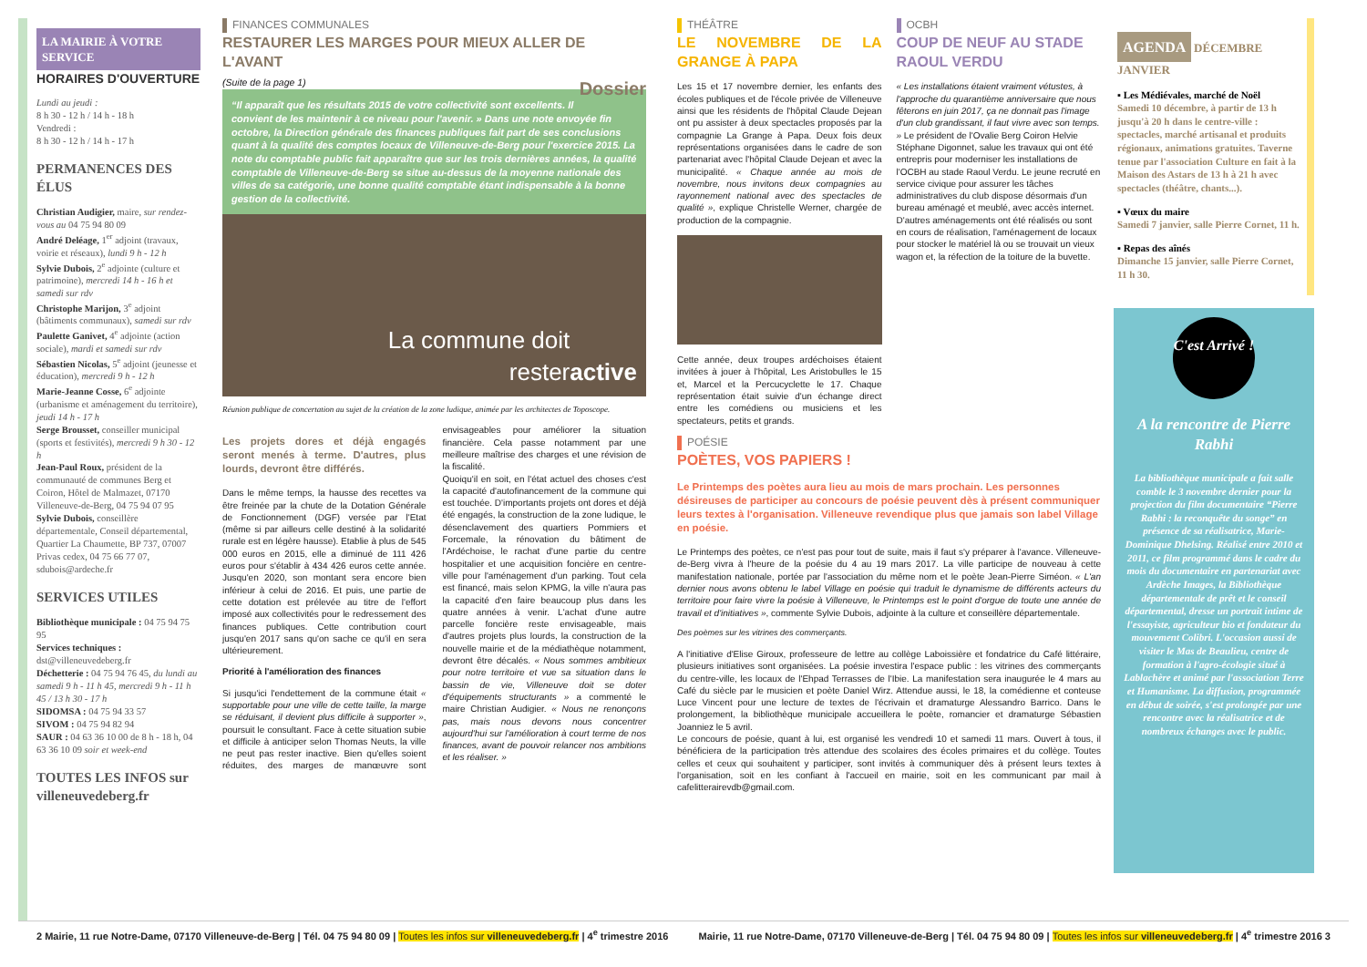LA MAIRIE À VOTRE SERVICE HORAIRES D'OUVERTURE
Lundi au jeudi :
8 h 30 - 12 h / 14 h - 18 h
Vendredi :
8 h 30 - 12 h / 14 h - 17 h
PERMANENCES DES ÉLUS
Christian Audigier, maire, sur rendez-vous au 04 75 94 80 09
André Deléage, 1<sup>er</sup> adjoint (travaux, voirie et réseaux), lundi 9 h - 12 h
Sylvie Dubois, 2<sup>e</sup> adjointe (culture et patrimoine), mercredi 14 h - 16 h et samedi sur rdv
Christophe Marijon, 3<sup>e</sup> adjoint (bâtiments communaux), samedi sur rdv
Paulette Ganivet, 4<sup>e</sup> adjointe (action sociale), mardi et samedi sur rdv
Sébastien Nicolas, 5<sup>e</sup> adjoint (jeunesse et éducation), mercredi 9 h - 12 h
Marie-Jeanne Cosse, 6<sup>e</sup> adjointe (urbanisme et aménagement du territoire), jeudi 14 h - 17 h
Serge Brousset, conseiller municipal (sports et festivités), mercredi 9 h 30 - 12 h
Jean-Paul Roux, président de la communauté de communes Berg et Coiron, Hôtel de Malmazet, 07170 Villeneuve-de-Berg, 04 75 94 07 95
Sylvie Dubois, conseillère départementale, Conseil départemental, Quartier La Chaumette, BP 737, 07007 Privas cedex, 04 75 66 77 07, sdubois@ardeche.fr
SERVICES UTILES
Bibliothèque municipale : 04 75 94 75 95
Services techniques : dst@villeneuvedeberg.fr
Déchetterie : 04 75 94 76 45, du lundi au samedi 9 h - 11 h 45, mercredi 9 h - 11 h 45 / 13 h 30 - 17 h
SIDOMSA : 04 75 94 33 57
SIVOM : 04 75 94 82 94
SAUR : 04 63 36 10 00 de 8 h - 18 h, 04 63 36 10 09 soir et week-end
TOUTES LES INFOS sur villeneuvedeberg.fr
FINANCES COMMUNALES
RESTAURER LES MARGES POUR MIEUX ALLER DE L'AVANT
(Suite de la page 1) Dossier
“Il apparaît que les résultats 2015 de votre collectivité sont excellents. Il convient de les maintenir à ce niveau pour l'avenir. » Dans une note envoyée fin octobre, la Direction générale des finances publiques fait part de ses conclusions quant à la qualité des comptes locaux de Villeneuve-de-Berg pour l'exercice 2015. La note du comptable public fait apparaître que sur les trois dernières années, la qualité comptable de Villeneuve-de-Berg se situe au-dessus de la moyenne nationale des villes de sa catégorie, une bonne qualité comptable étant indispensable à la bonne gestion de la collectivité.
La commune doit
rester active
Réunion publique de concertation au sujet de la création de la zone ludique, animée par les architectes de Toposcope.
Les projets dores et déjà engagés seront menés à terme. D'autres, plus lourds, devront être différés.
Dans le même temps, la hausse des recettes va être freinée par la chute de la Dotation Générale de Fonctionnement (DGF) versée par l'Etat (même si par ailleurs celle destiné à la solidarité rurale est en légère hausse). Etablie à plus de 545 000 euros en 2015, elle a diminué de 111 426 euros pour s'établir à 434 426 euros cette année. Jusqu'en 2020, son montant sera encore bien inférieur à celui de 2016. Et puis, une partie de cette dotation est prélevée au titre de l'effort imposé aux collectivités pour le redressement des finances publiques. Cette contribution court jusqu'en 2017 sans qu'on sache ce qu'il en sera ultérieurement.
Priorité à l'amélioration des finances
Si jusqu'ici l'endettement de la commune était « supportable pour une ville de cette taille, la marge se réduisant, il devient plus difficile à supporter », poursuit le consultant. Face à cette situation subie et difficile à anticiper selon Thomas Neuts, la ville ne peut pas rester inactive. Bien qu'elles soient réduites, des marges de manœuvre sont envisageables pour améliorer la situation financière. Cela passe notamment par une meilleure maîtrise des charges et une révision de la fiscalité.
Quoiqu'il en soit, en l'état actuel des choses c'est la capacité d'autofinancement de la commune qui est touchée. D'importants projets ont dores et déjà été engagés, la construction de la zone ludique, le désenclavement des quartiers Pommiers et Forcemale, la rénovation du bâtiment de l'Ardéchoise, le rachat d'une partie du centre hospitalier et une acquisition foncière en centre-ville pour l'aménagement d'un parking. Tout cela est financé, mais selon KPMG, la ville n'aura pas la capacité d'en faire beaucoup plus dans les quatre années à venir. L'achat d'une autre parcelle foncière reste envisageable, mais d'autres projets plus lourds, la construction de la nouvelle mairie et de la médiathèque notamment, devront être décalés. « Nous sommes ambitieux pour notre territoire et vue sa situation dans le bassin de vie, Villeneuve doit se doter d'équipements structurants » a commenté le maire Christian Audigier. « Nous ne renonçons pas, mais nous devons nous concentrer aujourd'hui sur l'amélioration à court terme de nos finances, avant de pouvoir relancer nos ambitions et les réaliser. »
THÉÂTRE
LE NOVEMBRE DE LA GRANGE À PAPA
Les 15 et 17 novembre dernier, les enfants des écoles publiques et de l'école privée de Villeneuve ainsi que les résidents de l'hôpital Claude Dejean ont pu assister à deux spectacles proposés par la compagnie La Grange à Papa. Deux fois deux représentations organisées dans le cadre de son partenariat avec l'hôpital Claude Dejean et avec la municipalité. « Chaque année au mois de novembre, nous invitons deux compagnies au rayonnement national avec des spectacles de qualité », explique Christelle Werner, chargée de production de la compagnie.
Cette année, deux troupes ardéchoises étaient invitées à jouer à l'hôpital, Les Aristobulles le 15 et, Marcel et la Percucyclette le 17. Chaque représentation était suivie d'un échange direct entre les comédiens ou musiciens et les spectateurs, petits et grands.
OCBH
COUP DE NEUF AU STADE RAOUL VERDU
« Les installations étaient vraiment vétustes, à l'approche du quarantième anniversaire que nous fêterons en juin 2017, ça ne donnait pas l'image d'un club grandissant, il faut vivre avec son temps. » Le président de l'Ovalie Berg Coiron Helvie Stéphane Digonnet, salue les travaux qui ont été entrepris pour moderniser les installations de l'OCBH au stade Raoul Verdu. Le jeune recruté en service civique pour assurer les tâches administratives du club dispose désormais d'un bureau aménagé et meublé, avec accès internet. D'autres aménagements ont été réalisés ou sont en cours de réalisation, l'aménagement de locaux pour stocker le matériel là ou se trouvait un vieux wagon et, la réfection de la toiture de la buvette.
POÉSIE
POÈTES, VOS PAPIERS !
Le Printemps des poètes aura lieu au mois de mars prochain. Les personnes désireuses de participer au concours de poésie peuvent dès à présent communiquer leurs textes à l'organisation. Villeneuve revendique plus que jamais son label Village en poésie.
Le Printemps des poètes, ce n'est pas pour tout de suite, mais il faut s'y préparer à l'avance. Villeneuve-de-Berg vivra à l'heure de la poésie du 4 au 19 mars 2017. La ville participe de nouveau à cette manifestation nationale, portée par l'association du même nom et le poète Jean-Pierre Siméon. « L'an dernier nous avons obtenu le label Village en poésie qui traduit le dynamisme de différents acteurs du territoire pour faire vivre la poésie à Villeneuve, le Printemps est le point d'orgue de toute une année de travail et d'initiatives », commente Sylvie Dubois, adjointe à la culture et conseillère départementale.
Des poèmes sur les vitrines des commerçants.
A l'initiative d'Elise Giroux, professeure de lettre au collège Laboissière et fondatrice du Café littéraire, plusieurs initiatives sont organisées. La poésie investira l'espace public : les vitrines des commerçants du centre-ville, les locaux de l'Ehpad Terrasses de l'Ibie. La manifestation sera inaugurée le 4 mars au Café du siècle par le musicien et poète Daniel Wirz. Attendue aussi, le 18, la comédienne et conteuse Luce Vincent pour une lecture de textes de l'écrivain et dramaturge Alessandro Barrico. Dans le prolongement, la bibliothèque municipale accueillera le poète, romancier et dramaturge Sébastien Joanniez le 5 avril.
Le concours de poésie, quant à lui, est organisé les vendredi 10 et samedi 11 mars. Ouvert à tous, il bénéficiera de la participation très attendue des scolaires des écoles primaires et du collège. Toutes celles et ceux qui souhaitent y participer, sont invités à communiquer dès à présent leurs textes à l'organisation, soit en les confiant à l'accueil en mairie, soit en les communicant par mail à cafelitterairevdb@gmail.com.
AGENDA DÉCEMBRE JANVIER
▪ Les Médiévales, marché de Noël
Samedi 10 décembre, à partir de 13 h jusqu'à 20 h dans le centre-ville : spectacles, marché artisanal et produits régionaux, animations gratuites. Taverne tenue par l'association Culture en fait à la Maison des Astars de 13 h à 21 h avec spectacles (théâtre, chants...).
▪ Vœux du maire
Samedi 7 janvier, salle Pierre Cornet, 11 h.
▪ Repas des aînés
Dimanche 15 janvier, salle Pierre Cornet, 11 h 30.
C'est Arrivé !
A la rencontre de Pierre Rabhi
La bibliothèque municipale a fait salle comble le 3 novembre dernier pour la projection du film documentaire “Pierre Rabhi : la reconquête du songe” en présence de sa réalisatrice, Marie-Dominique Dhelsing. Réalisé entre 2010 et 2011, ce film programmé dans le cadre du mois du documentaire en partenariat avec Ardèche Images, la Bibliothèque départementale de prêt et le conseil départemental, dresse un portrait intime de l'essayiste, agriculteur bio et fondateur du mouvement Colibri. L'occasion aussi de visiter le Mas de Beaulieu, centre de formation à l'agro-écologie situé à Lablachère et animé par l'association Terre et Humanisme. La diffusion, programmée en début de soirée, s'est prolongée par une rencontre avec la réalisatrice et de nombreux échanges avec le public.
2 Mairie, 11 rue Notre-Dame, 07170 Villeneuve-de-Berg | Tél. 04 75 94 80 09 | Toutes les infos sur villeneuvedeberg.fr | 4<sup>e</sup> trimestre 2016 Mairie, 11 rue Notre-Dame, 07170 Villeneuve-de-Berg | Tél. 04 75 94 80 09 | Toutes les infos sur villeneuvedeberg.fr | 4<sup>e</sup> trimestre 2016 3